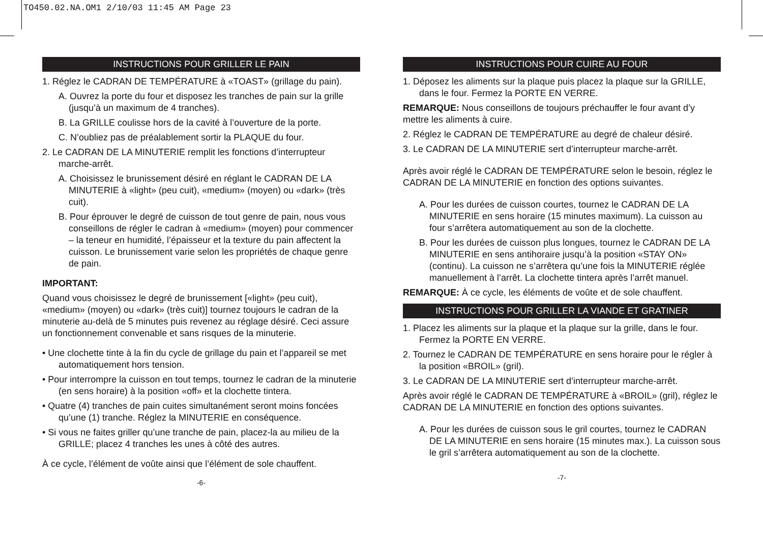TO450.02.NA.OM1 2/10/03 11:45 AM Page 23
INSTRUCTIONS POUR GRILLER LE PAIN
1. Réglez le CADRAN DE TEMPÉRATURE à «TOAST» (grillage du pain).
A. Ouvrez la porte du four et disposez les tranches de pain sur la grille (jusqu’à un maximum de 4 tranches).
B. La GRILLE coulisse hors de la cavité à l’ouverture de la porte.
C. N’oubliez pas de préalablement sortir la PLAQUE du four.
2. Le CADRAN DE LA MINUTERIE remplit les fonctions d’interrupteur marche-arrêt.
A. Choisissez le brunissement désiré en réglant le CADRAN DE LA MINUTERIE à «light» (peu cuit), «medium» (moyen) ou «dark» (très cuit).
B. Pour éprouver le degré de cuisson de tout genre de pain, nous vous conseillons de régler le cadran à «medium» (moyen) pour commencer – la teneur en humidité, l’épaisseur et la texture du pain affectent la cuisson. Le brunissement varie selon les propriétés de chaque genre de pain.
IMPORTANT:
Quand vous choisissez le degré de brunissement [«light» (peu cuit), «medium» (moyen) ou «dark» (très cuit)] tournez toujours le cadran de la minuterie au-delà de 5 minutes puis revenez au réglage désiré. Ceci assure un fonctionnement convenable et sans risques de la minuterie.
• Une clochette tinte à la fin du cycle de grillage du pain et l’appareil se met automatiquement hors tension.
• Pour interrompre la cuisson en tout temps, tournez le cadran de la minuterie (en sens horaire) à la position «off» et la clochette tintera.
• Quatre (4) tranches de pain cuites simultanément seront moins foncées qu’une (1) tranche. Réglez la MINUTERIE en conséquence.
• Si vous ne faites griller qu’une tranche de pain, placez-la au milieu de la GRILLE; placez 4 tranches les unes à côté des autres.
À ce cycle, l’élément de voûte ainsi que l’élément de sole chauffent.
-6-
INSTRUCTIONS POUR CUIRE AU FOUR
1. Déposez les aliments sur la plaque puis placez la plaque sur la GRILLE, dans le four. Fermez la PORTE EN VERRE.
REMARQUE: Nous conseillons de toujours préchauffer le four avant d’y mettre les aliments à cuire.
2. Réglez le CADRAN DE TEMPÉRATURE au degré de chaleur désiré.
3. Le CADRAN DE LA MINUTERIE sert d’interrupteur marche-arrêt.
Après avoir réglé le CADRAN DE TEMPÉRATURE selon le besoin, réglez le CADRAN DE LA MINUTERIE en fonction des options suivantes.
A. Pour les durées de cuisson courtes, tournez le CADRAN DE LA MINUTERIE en sens horaire (15 minutes maximum). La cuisson au four s’arrêtera automatiquement au son de la clochette.
B. Pour les durées de cuisson plus longues, tournez le CADRAN DE LA MINUTERIE en sens antihoraire jusqu’à la position «STAY ON» (continu). La cuisson ne s’arrêtera qu’une fois la MINUTERIE réglée manuellement à l’arrêt. La clochette tintera après l’arrêt manuel.
REMARQUE: À ce cycle, les éléments de voûte et de sole chauffent.
INSTRUCTIONS POUR GRILLER LA VIANDE ET GRATINER
1. Placez les aliments sur la plaque et la plaque sur la grille, dans le four. Fermez la PORTE EN VERRE.
2. Tournez le CADRAN DE TEMPÉRATURE en sens horaire pour le régler à la position «BROIL» (gril).
3. Le CADRAN DE LA MINUTERIE sert d’interrupteur marche-arrêt.
Après avoir réglé le CADRAN DE TEMPÉRATURE à «BROIL» (gril), réglez le CADRAN DE LA MINUTERIE en fonction des options suivantes.
A. Pour les durées de cuisson sous le gril courtes, tournez le CADRAN DE LA MINUTERIE en sens horaire (15 minutes max.). La cuisson sous le gril s’arrêtera automatiquement au son de la clochette.
-7-